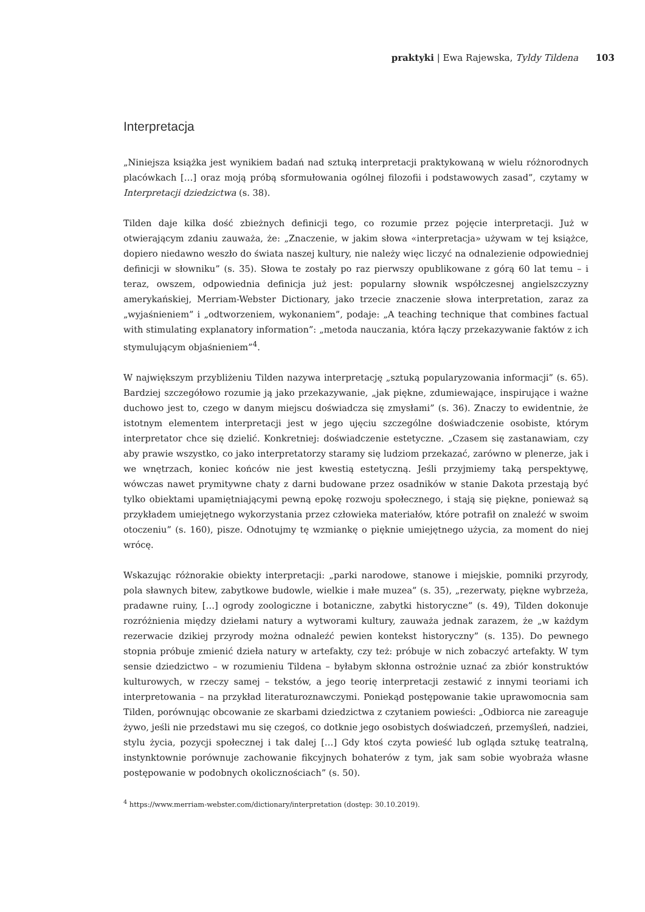praktyki | Ewa Rajewska, Tyldy Tildena 103
Interpretacja
„Niniejsza książka jest wynikiem badań nad sztuką interpretacji praktykowaną w wielu różnorodnych placówkach […] oraz moją próbą sformułowania ogólnej filozofii i podstawowych zasad”, czytamy w Interpretacji dziedzictwa (s. 38).
Tilden daje kilka dość zbieżnych definicji tego, co rozumie przez pojęcie interpretacji. Już w otwierającym zdaniu zauważa, że: „Znaczenie, w jakim słowa «interpretacja» używam w tej książce, dopiero niedawno weszło do świata naszej kultury, nie należy więc liczyć na odnalezienie odpowiedniej definicji w słowniku” (s. 35). Słowa te zostały po raz pierwszy opublikowane z górą 60 lat temu – i teraz, owszem, odpowiednia definicja już jest: popularny słownik współczesnej angielszczyzny amerykańskiej, Merriam-Webster Dictionary, jako trzecie znaczenie słowa interpretation, zaraz za „wyjaśnieniem” i „odtworzeniem, wykonaniem”, podaje: „A teaching technique that combines factual with stimulating explanatory information”: „metoda nauczania, która łączy przekazywanie faktów z ich stymulującym objaśnieniem”<sup>4</sup>.
W największym przybliżeniu Tilden nazywa interpretację „sztuką popularyzowania informacji” (s. 65). Bardziej szczegółowo rozumie ją jako przekazywanie, „jak piękne, zdumiewające, inspirujące i ważne duchowo jest to, czego w danym miejscu doświadcza się zmysłami” (s. 36). Znaczy to ewidentnie, że istotnym elementem interpretacji jest w jego ujęciu szczególne doświadczenie osobiste, którym interpretator chce się dzielić. Konkretniej: doświadczenie estetyczne. „Czasem się zastanawiam, czy aby prawie wszystko, co jako interpretatorzy staramy się ludziom przekazać, zarówno w plenerze, jak i we wnętrzach, koniec końców nie jest kwestią estetyczną. Jeśli przyjmiemy taką perspektywę, wówczas nawet prymitywne chaty z darni budowane przez osadników w stanie Dakota przestają być tylko obiektami upamiętniającymi pewną epokę rozwoju społecznego, i stają się piękne, ponieważ są przykładem umiejętnego wykorzystania przez człowieka materiałów, które potrafił on znaleźć w swoim otoczeniu” (s. 160), pisze. Odnotujmy tę wzmiankę o pięknie umiejętnego użycia, za moment do niej wrócę.
Wskazując różnorakie obiekty interpretacji: „parki narodowe, stanowe i miejskie, pomniki przyrody, pola sławnych bitew, zabytkowe budowle, wielkie i małe muzea” (s. 35), „rezerwaty, piękne wybrzeża, pradawne ruiny, […] ogrody zoologiczne i botaniczne, zabytki historyczne” (s. 49), Tilden dokonuje rozróżnienia między dziełami natury a wytworami kultury, zauważa jednak zarazem, że „w każdym rezerwacie dzikiej przyrody można odnaleźć pewien kontekst historyczny” (s. 135). Do pewnego stopnia próbuje zmienić dzieła natury w artefakty, czy też: próbuje w nich zobaczyć artefakty. W tym sensie dziedzictwo – w rozumieniu Tildena – byłabym skłonna ostrożnie uznać za zbiór konstruktów kulturowych, w rzeczy samej – tekstów, a jego teorię interpretacji zestawić z innymi teoriami ich interpretowania – na przykład literaturoznawczymi. Poniekąd postępowanie takie uprawomocnia sam Tilden, porównując obcowanie ze skarbami dziedzictwa z czytaniem powieści: „Odbiorca nie zareaguje żywo, jeśli nie przedstawi mu się czegoś, co dotknie jego osobistych doświadczeń, przemyśleń, nadziei, stylu życia, pozycji społecznej i tak dalej […] Gdy ktoś czyta powieść lub ogląda sztukę teatralną, instynktownie porównuje zachowanie fikcyjnych bohaterów z tym, jak sam sobie wyobraża własne postępowanie w podobnych okolicznościach” (s. 50).
<sup>4</sup> https://www.merriam-webster.com/dictionary/interpretation (dostęp: 30.10.2019).